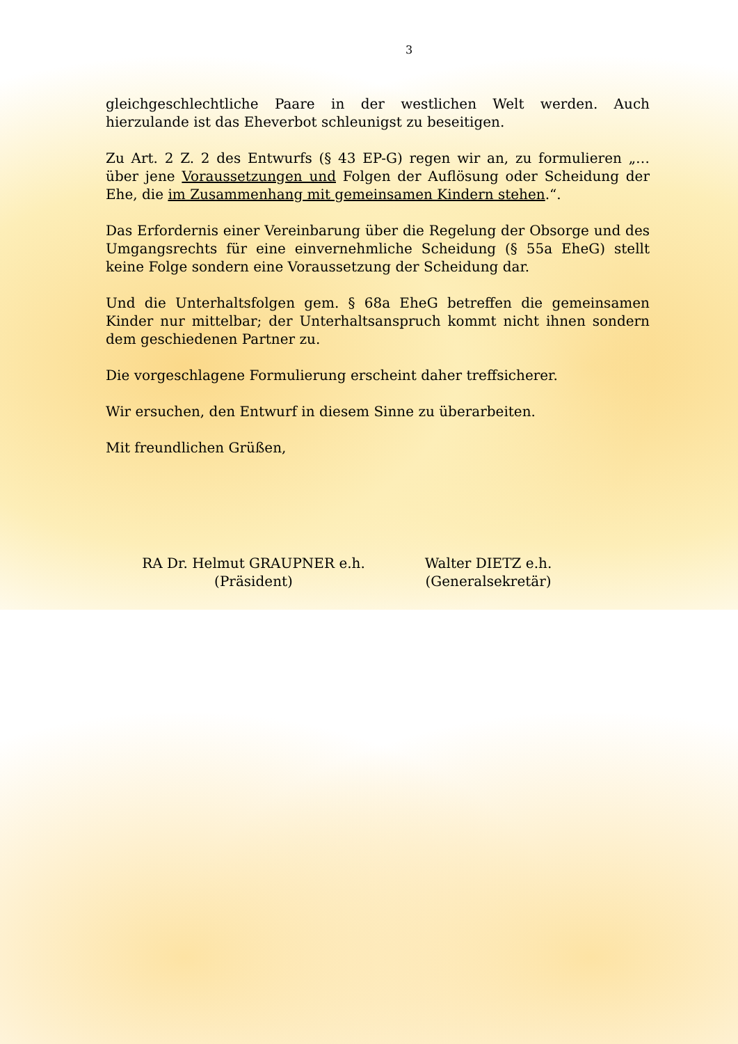3
gleichgeschlechtliche Paare in der westlichen Welt werden. Auch hierzulande ist das Eheverbot schleunigst zu beseitigen.
Zu Art. 2 Z. 2 des Entwurfs (§ 43 EP-G) regen wir an, zu formulieren „… über jene Voraussetzungen und Folgen der Auflösung oder Scheidung der Ehe, die im Zusammenhang mit gemeinsamen Kindern stehen.“.
Das Erfordernis einer Vereinbarung über die Regelung der Obsorge und des Umgangsrechts für eine einvernehmliche Scheidung (§ 55a EheG) stellt keine Folge sondern eine Voraussetzung der Scheidung dar.
Und die Unterhaltsfolgen gem. § 68a EheG betreffen die gemeinsamen Kinder nur mittelbar; der Unterhaltsanspruch kommt nicht ihnen sondern dem geschiedenen Partner zu.
Die vorgeschlagene Formulierung erscheint daher treffsicherer.
Wir ersuchen, den Entwurf in diesem Sinne zu überarbeiten.
Mit freundlichen Grüßen,
RA Dr. Helmut GRAUPNER e.h.
(Präsident)
Walter DIETZ e.h.
(Generalsekretär)